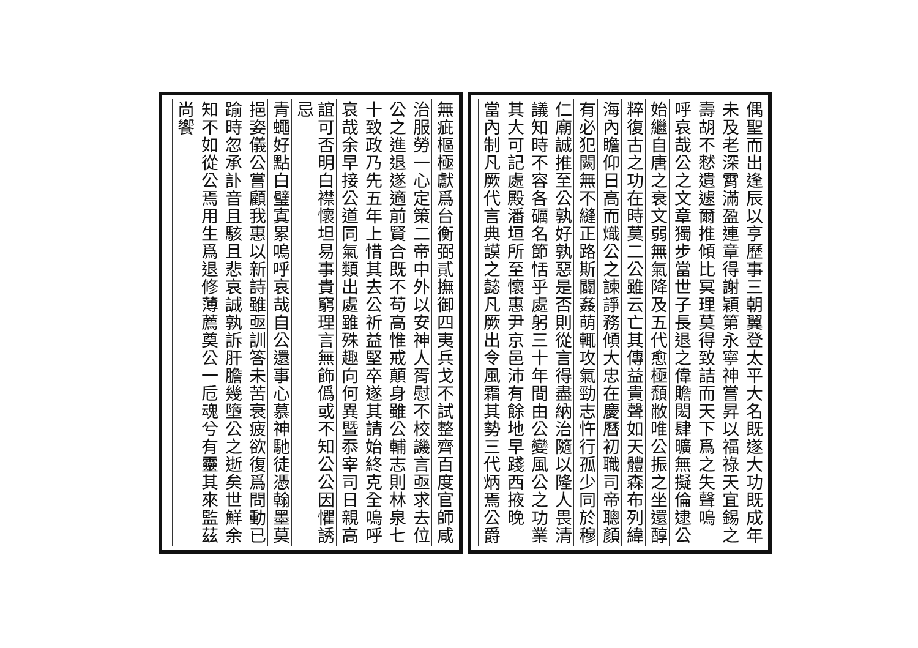偶聖而出逢辰以亨歷事三朝翼登太平大名既遂大功既成年
未及老深霄滿盈連章得謝穎第永寧神嘗昇以福祿天宜錫之
壽胡不憖遺遽爾推傾比冥理莫得致詰而天下爲之失聲嗚
呼哀哉公之文章獨步當世子長退之偉贍閎肆曠無擬倫逮公
始繼自唐之衰文弱無氣降及五代愈極頹敝唯公振之坐還醇
粹復古之功在時莫二公雖云亡其傳益貴聲如天體森布列緯
海內瞻仰日高而熾公之諫諍務傾大忠在慶曆初職司帝聰顏
有必犯闕無不縫正路斯闢姦萌輒攻氣勁志忤行孤少同於穆
仁廟誠推至公孰好孰惡是否則從言得盡納治隨以隆人畏清
議知時不容各礪名節恬乎處躬三十年間由公變風公之功業
其大可記處殿潘垣所至懷惠尹京邑沛有餘地早踐西掖晚
當內制凡厥代言典謨之懿凡厥出令風霜其勢三代炳焉公爵
無疵樞極獻爲台衡弼貳撫御四夷兵戈不試整齊百度官師咸
治服勞一心定策二帝中外以安神人胥慰不校譏言亟求去位
公之進退遂適前賢合既不苟高惟戒顛身雖公輔志則林泉七
十致政乃先五年上惜其去公祈益堅卒遂其請始終克全嗚呼
哀哉余早接公道同氣類出處雖殊趣向何異暨忝宰司日親高
誼可否明白襟懷坦易事貴窮理言無飾僞或不知公公因懼誘忌
青蠅好點白璧寘累嗚呼哀哉自公還事心慕神馳徒憑翰墨莫
挹姿儀公嘗顧我惠以新詩雖亟訓答未苦衰疲欲復爲問動已
踰時忽承訃音且駭且悲哀誠孰訴肝膽幾墮公之逝矣世鮮余
知不如從公焉用生爲退修薄薦奠公一卮魂兮有靈其來監茲
尚饗